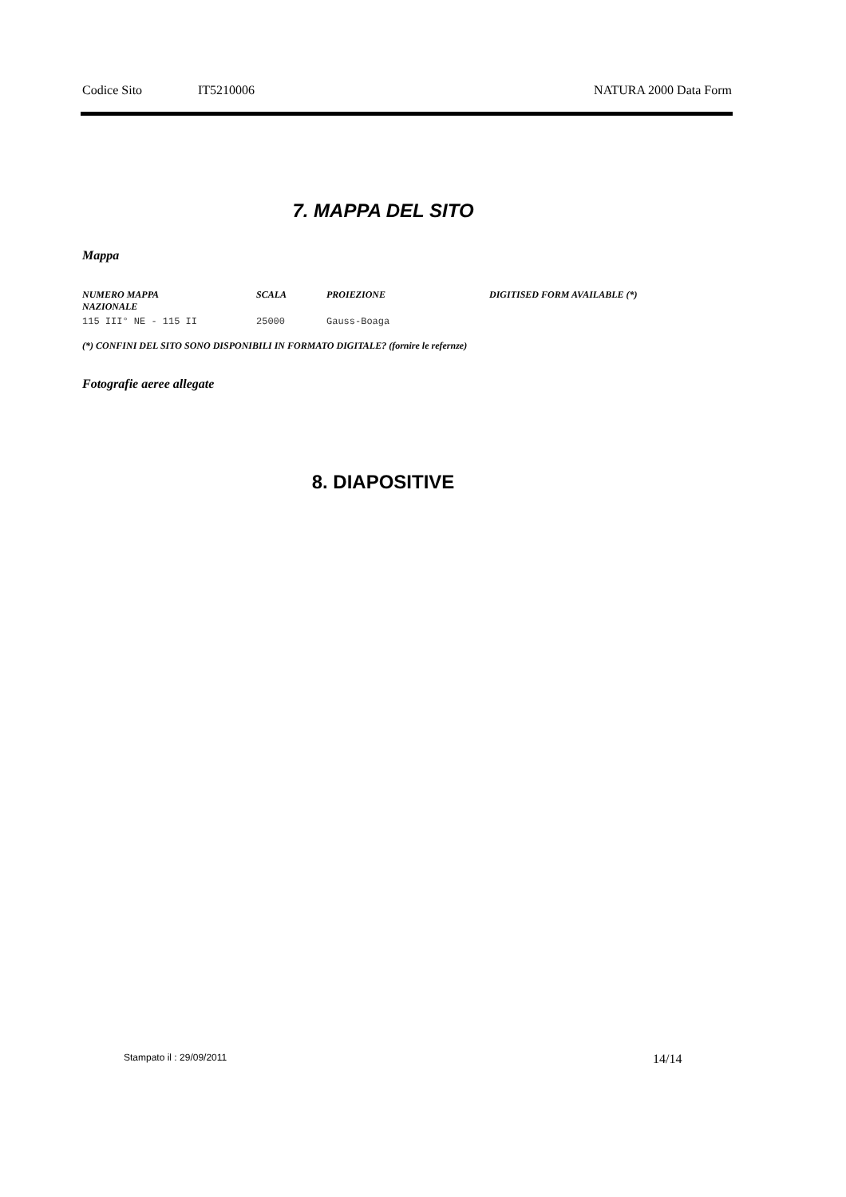Codice Sito IT5210006 NATURA 2000 Data Form
7. MAPPA DEL SITO
Mappa
| NUMERO MAPPA NAZIONALE | SCALA | PROIEZIONE | DIGITISED FORM AVAILABLE (*) |
| --- | --- | --- | --- |
| 115 III° NE - 115 II | 25000 | Gauss-Boaga | |
(*) CONFINI DEL SITO SONO DISPONIBILI IN FORMATO DIGITALE? (fornire le refernze)
Fotografie aeree allegate
8. DIAPOSITIVE
Stampato il : 29/09/2011 14/14